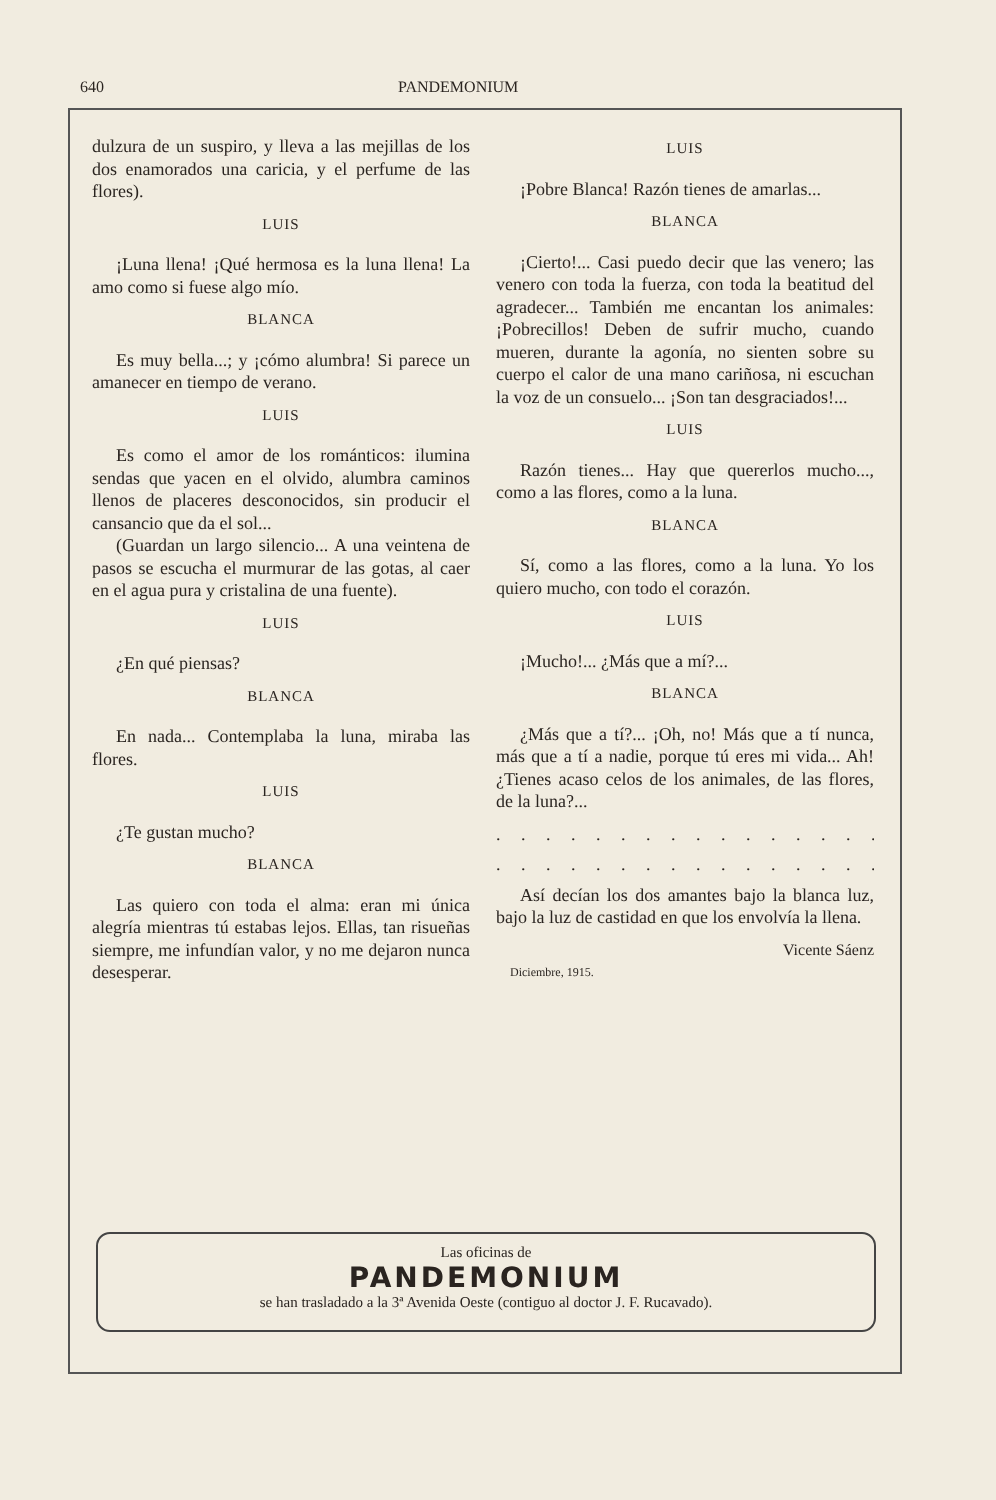640 PANDEMONIUM
dulzura de un suspiro, y lleva a las mejillas de los dos enamorados una caricia, y el perfume de las flores).
LUIS
¡Luna llena! ¡Qué hermosa es la luna llena! La amo como si fuese algo mío.
BLANCA
Es muy bella...; y ¡cómo alumbra! Si parece un amanecer en tiempo de verano.
LUIS
Es como el amor de los románticos: ilumina sendas que yacen en el olvido, alumbra caminos llenos de placeres desconocidos, sin producir el cansancio que da el sol...
(Guardan un largo silencio... A una veintena de pasos se escucha el murmurar de las gotas, al caer en el agua pura y cristalina de una fuente).
LUIS
¿En qué piensas?
BLANCA
En nada... Contemplaba la luna, miraba las flores.
LUIS
¿Te gustan mucho?
BLANCA
Las quiero con toda el alma: eran mi única alegría mientras tú estabas lejos. Ellas, tan risueñas siempre, me infundían valor, y no me dejaron nunca desesperar.
LUIS
¡Pobre Blanca! Razón tienes de amarlas...
BLANCA
¡Cierto!... Casi puedo decir que las venero; las venero con toda la fuerza, con toda la beatitud del agradecer... También me encantan los animales: ¡Pobrecillos! Deben de sufrir mucho, cuando mueren, durante la agonía, no sienten sobre su cuerpo el calor de una mano cariñosa, ni escuchan la voz de un consuelo... ¡Son tan desgraciados!...
LUIS
Razón tienes... Hay que quererlos mucho..., como a las flores, como a la luna.
BLANCA
Sí, como a las flores, como a la luna. Yo los quiero mucho, con todo el corazón.
LUIS
¡Mucho!... ¿Más que a mí?...
BLANCA
¿Más que a tí?... ¡Oh, no! Más que a tí nunca, más que a tí a nadie, porque tú eres mi vida... Ah! ¿Tienes acaso celos de los animales, de las flores, de la luna?...
. . . . . . . . . . . . . . . . . . . . . . .
. . . . . . . . . . . . . . . . . . . . . . .
Así decían los dos amantes bajo la blanca luz, bajo la luz de castidad en que los envolvía la llena.
Vicente Sáenz
Diciembre, 1915.
Las oficinas de
PANDEMONIUM
se han trasladado a la 3ª Avenida Oeste (contiguo al doctor J. F. Rucavado).